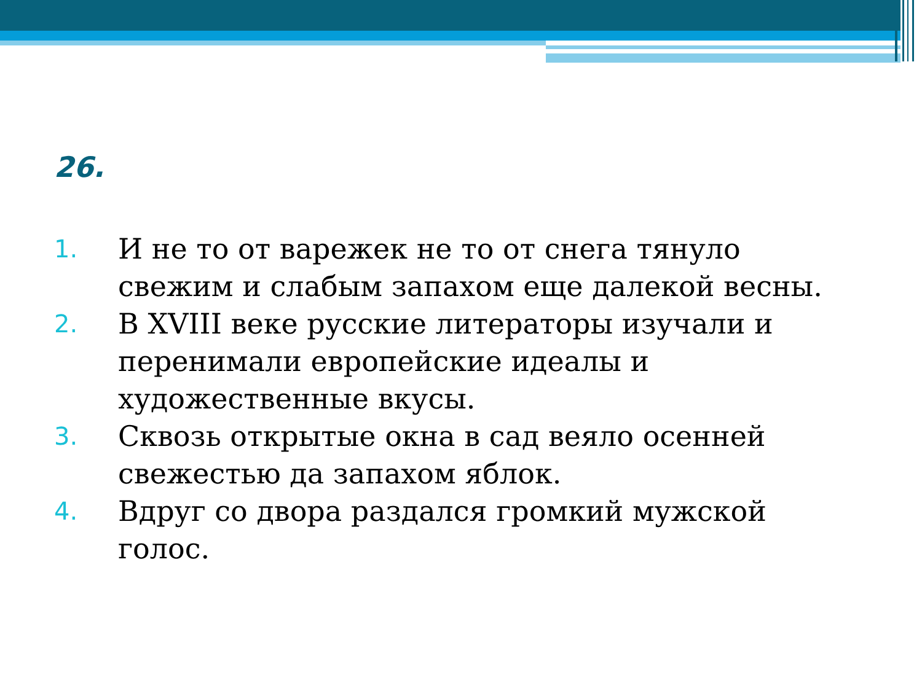26.
1. И не то от варежек не то от снега тянуло свежим и слабым запахом еще далекой весны.
2. В XVIII веке русские литераторы изучали и перенимали европейские идеалы и художественные вкусы.
3. Сквозь открытые окна в сад веяло осенней свежестью да запахом яблок.
4. Вдруг со двора раздался громкий мужской голос.